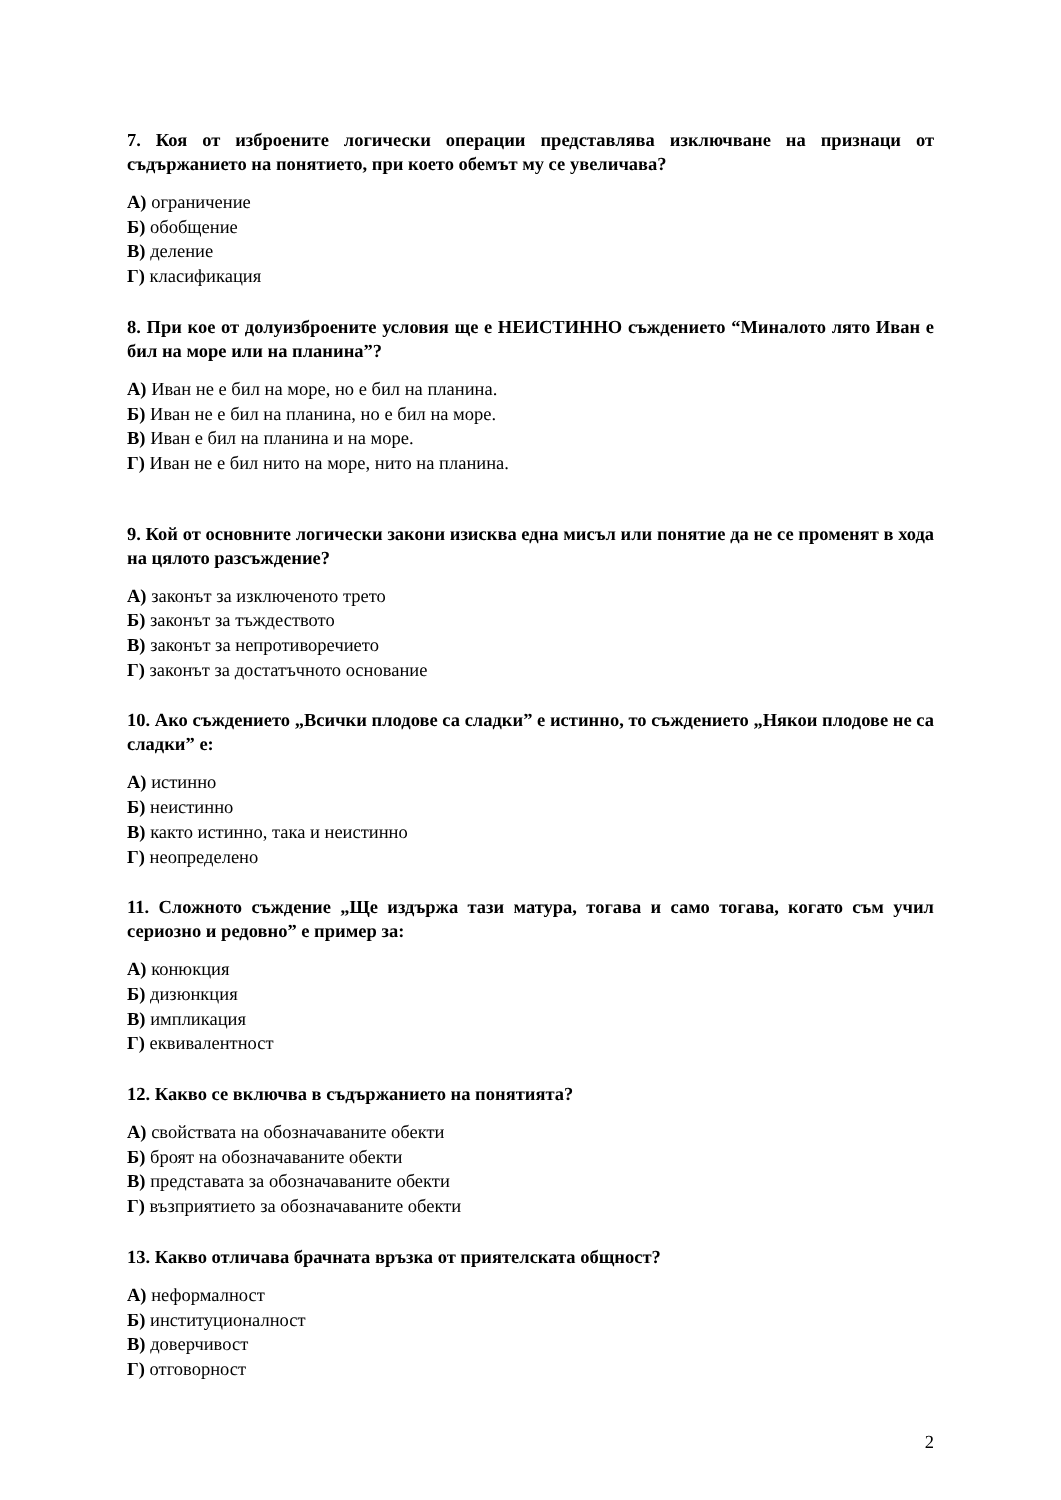7. Коя от изброените логически операции представлява изключване на признаци от съдържанието на понятието, при което обемът му се увеличава?
А) ограничение
Б) обобщение
В) деление
Г) класификация
8. При кое от долуизброените условия ще е НЕИСТИННО съждението “Миналото лято Иван е бил на море или на планина”?
А) Иван не е бил на море, но е бил на планина.
Б) Иван не е бил на планина, но е бил на море.
В) Иван е бил на планина и на море.
Г) Иван не е бил нито на море, нито на планина.
9. Кой от основните логически закони изисква една мисъл или понятие да не се променят в хода на цялото разсъждение?
А) законът за изключеното трето
Б) законът за тъждеството
В) законът за непротиворечието
Г) законът за достатъчното основание
10. Ако съждението „Всички плодове са сладки” е истинно, то съждението „Някои плодове не са сладки” е:
А) истинно
Б) неистинно
В) както истинно, така и неистинно
Г) неопределено
11. Сложното съждение „Ще издържа тази матура, тогава и само тогава, когато съм учил сериозно и редовно” е пример за:
А) конюкция
Б) дизюнкция
В) импликация
Г) еквивалентност
12. Какво се включва в съдържанието на понятията?
А) свойствата на обозначаваните обекти
Б) броят на обозначаваните обекти
В) представата за обозначаваните обекти
Г) възприятието за обозначаваните обекти
13. Какво отличава брачната връзка от приятелската общност?
А) неформалност
Б) институционалност
В) доверчивост
Г) отговорност
2